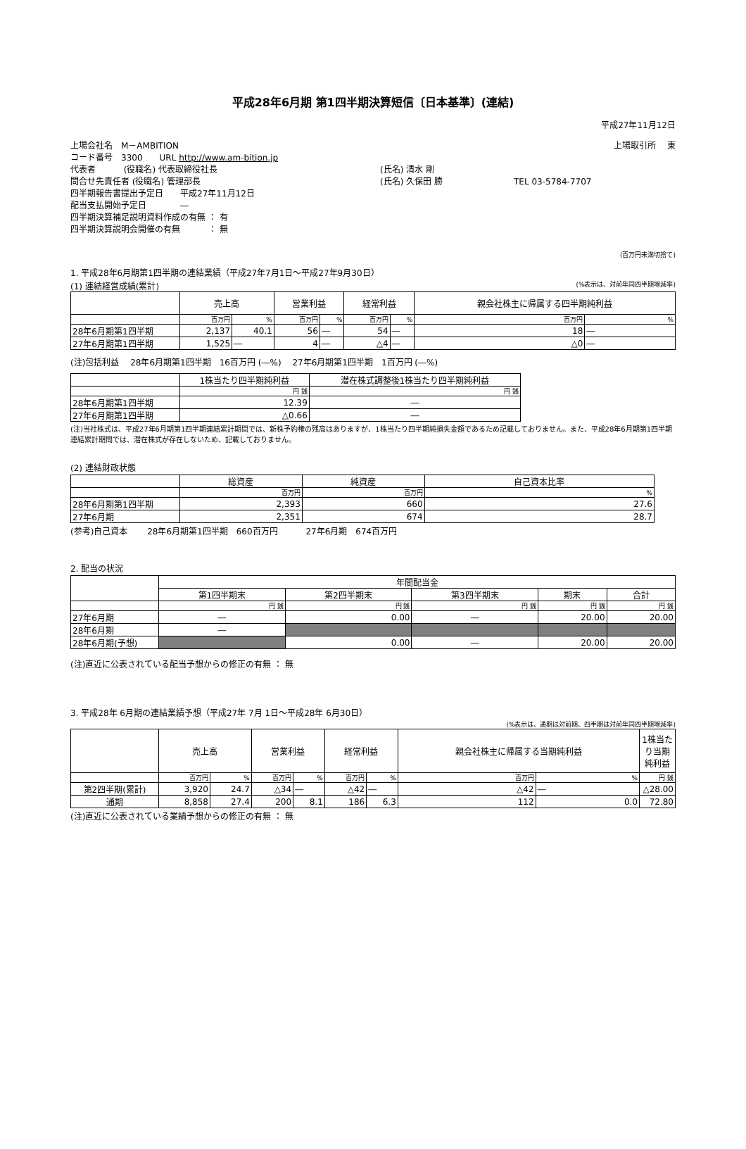平成28年6月期 第1四半期決算短信〔日本基準〕(連結)
平成27年11月12日
上場会社名　M－AMBITION 上場取引所　 東
コード番号　3300　　URL http://www.am-bition.jp
代表者　　　 (役職名) 代表取締役社長 (氏名) 清水 剛
問合せ先責任者 (役職名) 管理部長 (氏名) 久保田 勝 TEL 03-5784-7707
四半期報告書提出予定日　　平成27年11月12日
配当支払開始予定日　　　　―
四半期決算補足説明資料作成の有無 ： 有
四半期決算説明会開催の有無　　　 ： 無
(百万円未満切捨て)
1. 平成28年6月期第1四半期の連結業績（平成27年7月1日～平成27年9月30日）
(1) 連結経営成績(累計) (%表示は、対前年同四半期増減率)
| | 売上高 | | 営業利益 | | 経常利益 | | 親会社株主に帰属する四半期純利益 | |
| | 百万円 | % | 百万円 | % | 百万円 | % | 百万円 | % |
| 28年6月期第1四半期 | 2,137 | 40.1 | 56 | ― | 54 | ― | 18 | ― |
| 27年6月期第1四半期 | 1,525 | ― | 4 | ― | △4 | ― | △0 | ― |
(注)包括利益　 28年6月期第1四半期　16百万円 (―%)　 27年6月期第1四半期　1百万円 (―%)
| | 1株当たり四半期純利益 | 潜在株式調整後1株当たり四半期純利益 |
| | 円 銭 | 円 銭 |
| 28年6月期第1四半期 | 12.39 | ― |
| 27年6月期第1四半期 | △0.66 | ― |
(注)当社株式は、平成27年6月期第1四半期連結累計期間では、新株予約権の残高はありますが、1株当たり四半期純損失金額であるため記載しておりません。また、平成28年6月期第1四半期連結累計期間では、潜在株式が存在しないため、記載しておりません。
(2) 連結財政状態
| | 総資産 | 純資産 | 自己資本比率 |
| | 百万円 | 百万円 | % |
| 28年6月期第1四半期 | 2,393 | 660 | 27.6 |
| 27年6月期 | 2,351 | 674 | 28.7 |
(参考)自己資本　　 28年6月期第1四半期　660百万円　　　 27年6月期　674百万円
2. 配当の状況
| | 年間配当金 | | | | |
| | 第1四半期末 | 第2四半期末 | 第3四半期末 | 期末 | 合計 |
| | 円 銭 | 円 銭 | 円 銭 | 円 銭 | 円 銭 |
| 27年6月期 | ― | 0.00 | ― | 20.00 | 20.00 |
| 28年6月期 | ― | | | | |
| 28年6月期(予想) | | 0.00 | ― | 20.00 | 20.00 |
(注)直近に公表されている配当予想からの修正の有無 ： 無
3. 平成28年 6月期の連結業績予想（平成27年 7月 1日～平成28年 6月30日）
(%表示は、通期は対前期、四半期は対前年同四半期増減率)
| | 売上高 | | 営業利益 | | 経常利益 | | 親会社株主に帰属する当期純利益 | | 1株当たり当期純利益 |
| | 百万円 | % | 百万円 | % | 百万円 | % | 百万円 | % | 円 銭 |
| 第2四半期(累計) | 3,920 | 24.7 | △34 | ― | △42 | ― | △42 | ― | △28.00 |
| 通期 | 8,858 | 27.4 | 200 | 8.1 | 186 | 6.3 | 112 | 0.0 | 72.80 |
(注)直近に公表されている業績予想からの修正の有無 ： 無